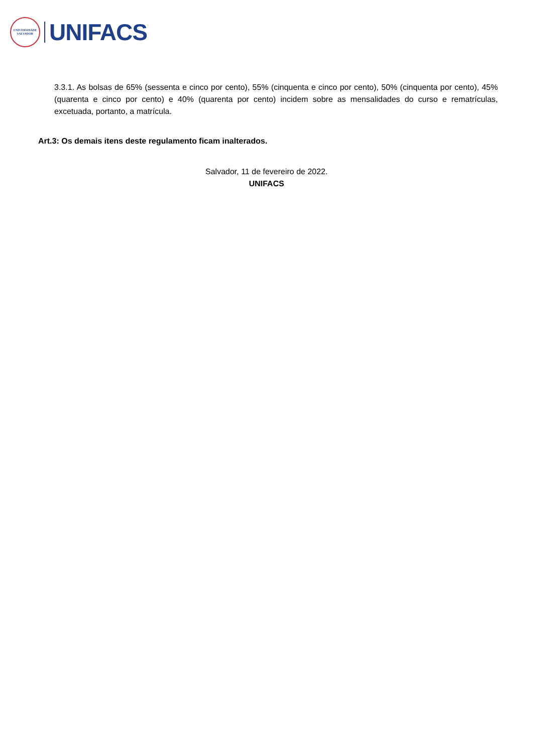UNIVERSIDADE
SALVADOR
UNIFACS
3.3.1. As bolsas de 65% (sessenta e cinco por cento), 55% (cinquenta e cinco por cento), 50% (cinquenta por cento), 45% (quarenta e cinco por cento) e 40% (quarenta por cento) incidem sobre as mensalidades do curso e rematrículas, excetuada, portanto, a matrícula.
Art.3: Os demais itens deste regulamento ficam inalterados.
Salvador, 11 de fevereiro de 2022.
UNIFACS